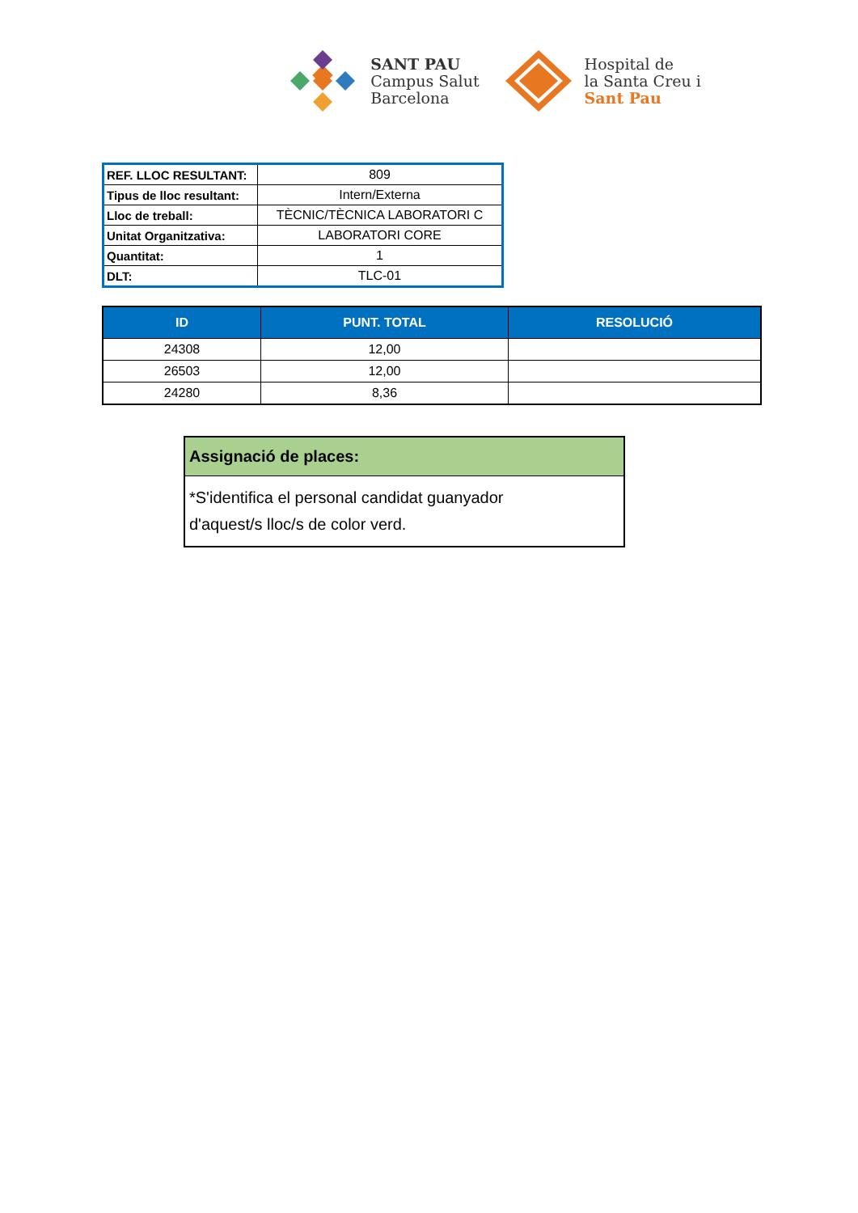SANT PAU
Campus Salut
Barcelona
Hospital de
la Santa Creu i
Sant Pau
| REF. LLOC RESULTANT: | 809 |
| Tipus de lloc resultant: | Intern/Externa |
| Lloc de treball: | TÈCNIC/TÈCNICA LABORATORI C |
| Unitat Organitzativa: | LABORATORI CORE |
| Quantitat: | 1 |
| DLT: | TLC-01 |
| ID | PUNT. TOTAL | RESOLUCIÓ |
| --- | --- | --- |
| 24308 | 12,00 | |
| 26503 | 12,00 | |
| 24280 | 8,36 | |
Assignació de places:
*S'identifica el personal candidat guanyador
d'aquest/s lloc/s de color verd.